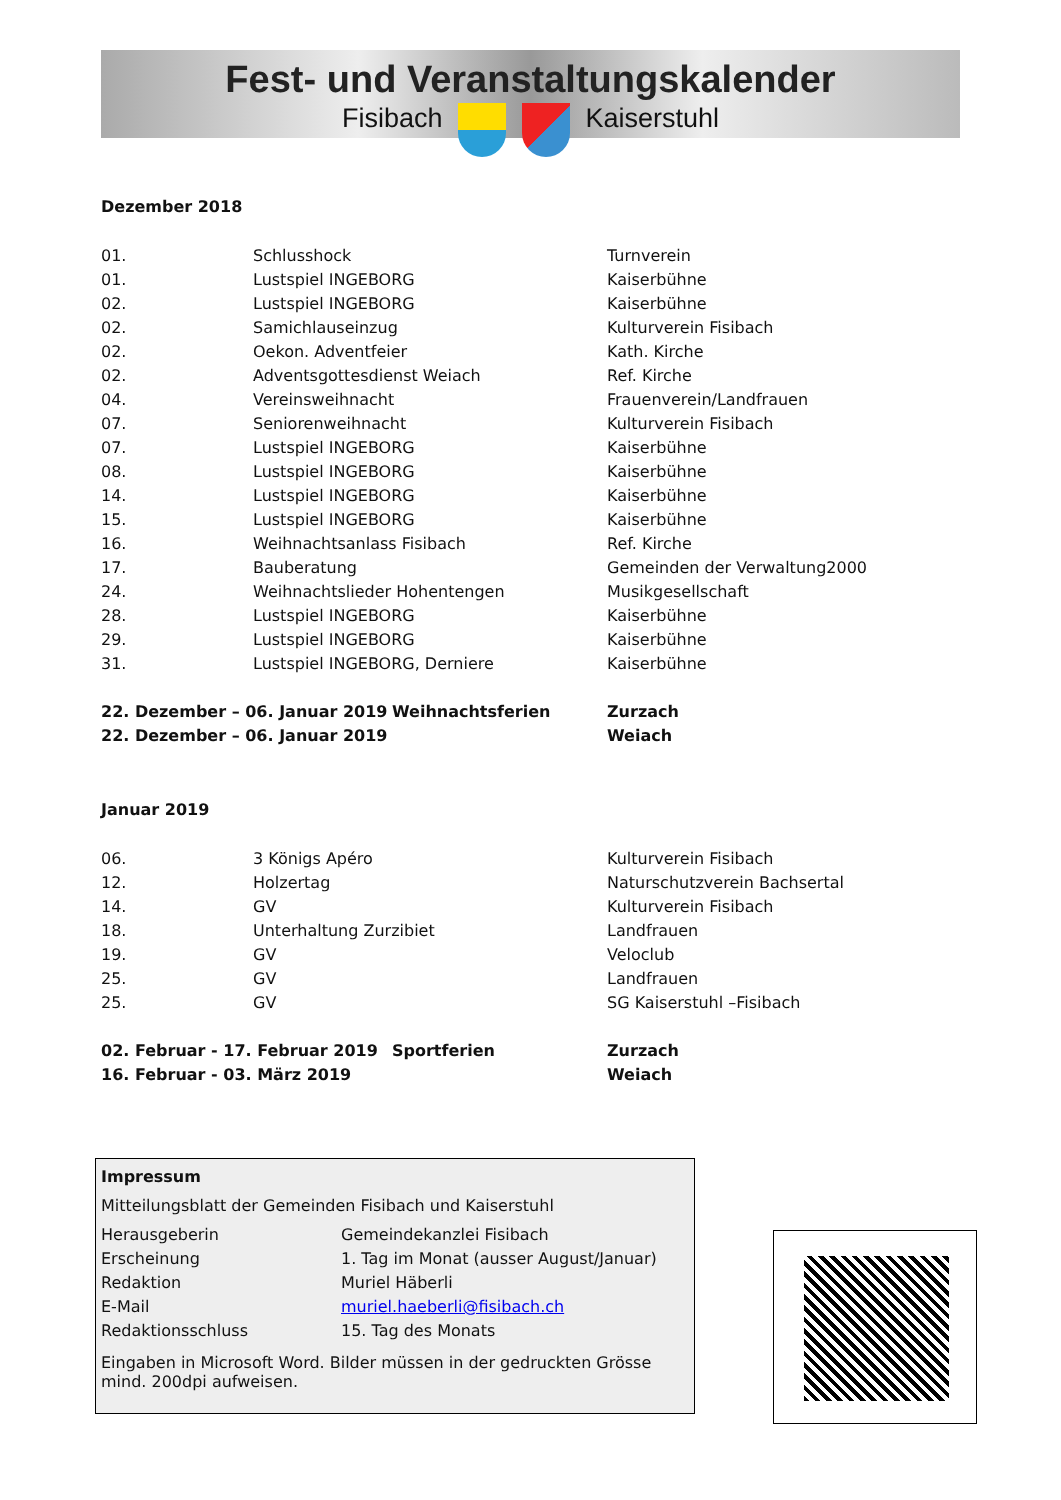Fest- und Veranstaltungskalender
Fisibach Kaiserstuhl
Dezember 2018
| 01. | Schlusshock | Turnverein |
| 01. | Lustspiel INGEBORG | Kaiserbühne |
| 02. | Lustspiel INGEBORG | Kaiserbühne |
| 02. | Samichlauseinzug | Kulturverein Fisibach |
| 02. | Oekon. Adventfeier | Kath. Kirche |
| 02. | Adventsgottesdienst Weiach | Ref. Kirche |
| 04. | Vereinsweihnacht | Frauenverein/Landfrauen |
| 07. | Seniorenweihnacht | Kulturverein Fisibach |
| 07. | Lustspiel INGEBORG | Kaiserbühne |
| 08. | Lustspiel INGEBORG | Kaiserbühne |
| 14. | Lustspiel INGEBORG | Kaiserbühne |
| 15. | Lustspiel INGEBORG | Kaiserbühne |
| 16. | Weihnachtsanlass Fisibach | Ref. Kirche |
| 17. | Bauberatung | Gemeinden der Verwaltung2000 |
| 24. | Weihnachtslieder Hohentengen | Musikgesellschaft |
| 28. | Lustspiel INGEBORG | Kaiserbühne |
| 29. | Lustspiel INGEBORG | Kaiserbühne |
| 31. | Lustspiel INGEBORG, Derniere | Kaiserbühne |
| 22. Dezember – 06. Januar 2019 | Weihnachtsferien | Zurzach |
| 22. Dezember – 06. Januar 2019 | | Weiach |
Januar 2019
| 06. | 3 Königs Apéro | Kulturverein Fisibach |
| 12. | Holzertag | Naturschutzverein Bachsertal |
| 14. | GV | Kulturverein Fisibach |
| 18. | Unterhaltung Zurzibiet | Landfrauen |
| 19. | GV | Veloclub |
| 25. | GV | Landfrauen |
| 25. | GV | SG Kaiserstuhl –Fisibach |
| 02. Februar - 17. Februar 2019 | Sportferien | Zurzach |
| 16. Februar - 03. März 2019 | | Weiach |
Impressum
Mitteilungsblatt der Gemeinden Fisibach und Kaiserstuhl
| Herausgeberin | Gemeindekanzlei Fisibach |
| Erscheinung | 1. Tag im Monat (ausser August/Januar) |
| Redaktion | Muriel Häberli |
| E-Mail | muriel.haeberli@fisibach.ch |
| Redaktionsschluss | 15. Tag des Monats |
Eingaben in Microsoft Word. Bilder müssen in der gedruckten Grösse mind. 200dpi aufweisen.